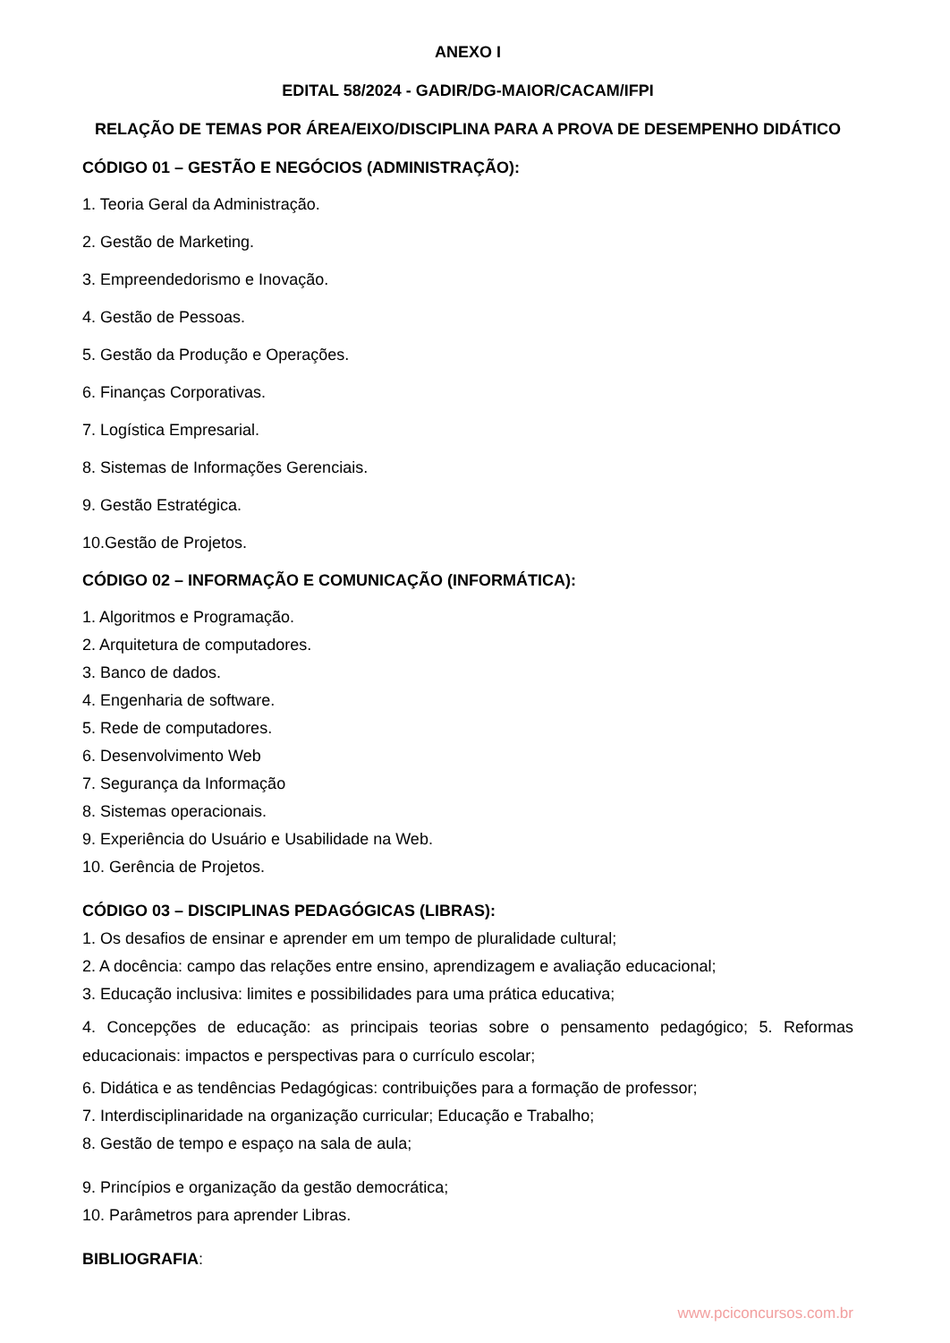ANEXO I
EDITAL 58/2024 - GADIR/DG-MAIOR/CACAM/IFPI
RELAÇÃO DE TEMAS POR ÁREA/EIXO/DISCIPLINA PARA A PROVA DE DESEMPENHO DIDÁTICO
CÓDIGO 01 – GESTÃO E NEGÓCIOS (ADMINISTRAÇÃO):
1. Teoria Geral da Administração.
2. Gestão de Marketing.
3. Empreendedorismo e Inovação.
4. Gestão de Pessoas.
5. Gestão da Produção e Operações.
6. Finanças Corporativas.
7. Logística Empresarial.
8. Sistemas de Informações Gerenciais.
9. Gestão Estratégica.
10.Gestão de Projetos.
CÓDIGO 02 – INFORMAÇÃO E COMUNICAÇÃO (INFORMÁTICA):
1. Algoritmos e Programação.
2. Arquitetura de computadores.
3. Banco de dados.
4. Engenharia de software.
5. Rede de computadores.
6. Desenvolvimento Web
7. Segurança da Informação
8. Sistemas operacionais.
9. Experiência do Usuário e Usabilidade na Web.
10. Gerência de Projetos.
CÓDIGO 03 – DISCIPLINAS PEDAGÓGICAS (LIBRAS):
1. Os desafios de ensinar e aprender em um tempo de pluralidade cultural;
2. A docência: campo das relações entre ensino, aprendizagem e avaliação educacional;
3. Educação inclusiva: limites e possibilidades para uma prática educativa;
4. Concepções de educação: as principais teorias sobre o pensamento pedagógico; 5. Reformas educacionais: impactos e perspectivas para o currículo escolar;
6. Didática e as tendências Pedagógicas: contribuições para a formação de professor;
7. Interdisciplinaridade na organização curricular; Educação e Trabalho;
8. Gestão de tempo e espaço na sala de aula;
9. Princípios e organização da gestão democrática;
10. Parâmetros para aprender Libras.
BIBLIOGRAFIA:
www.pciconcursos.com.br